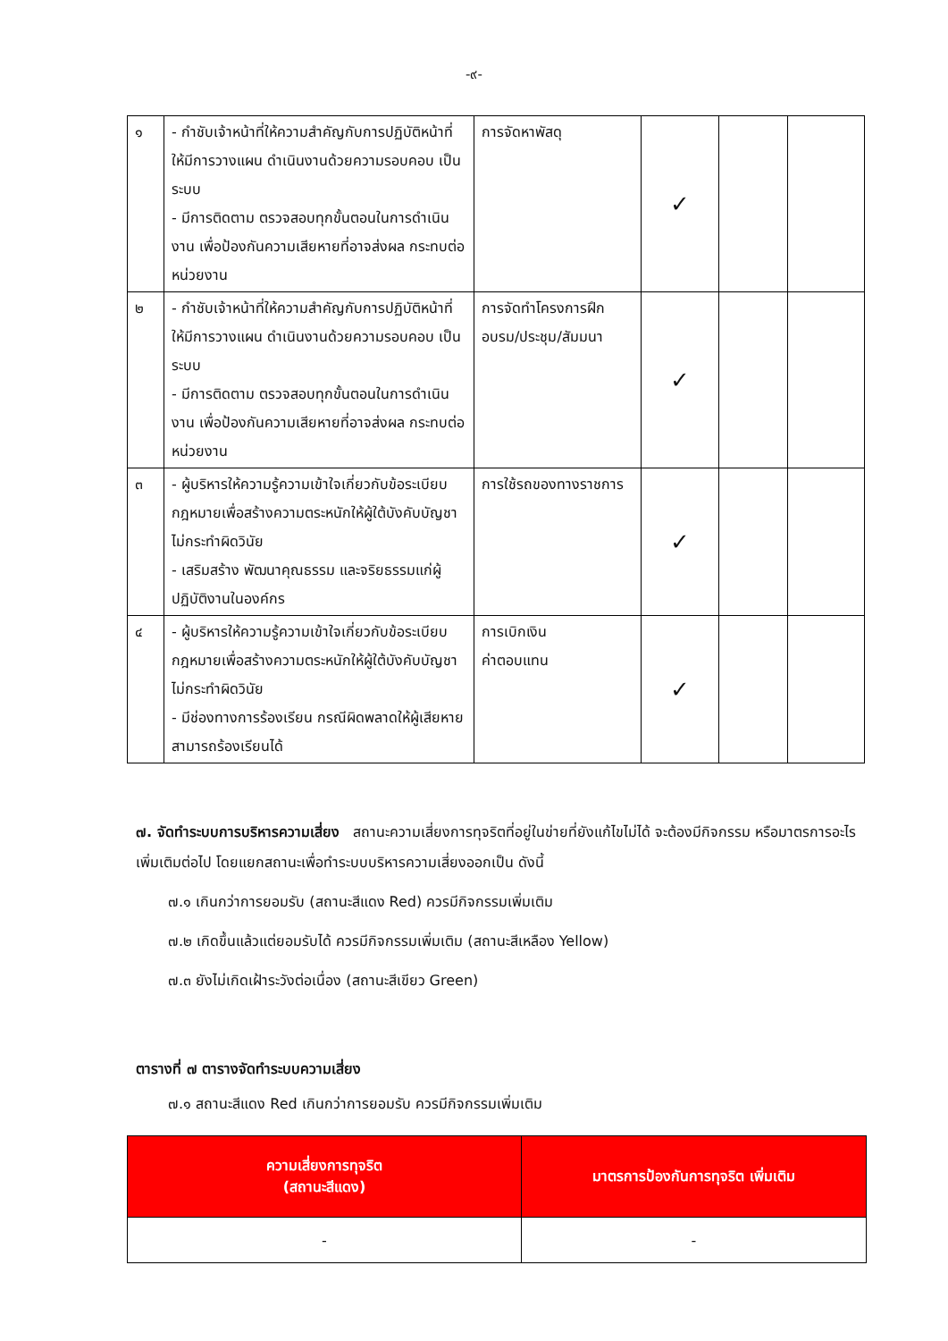-๙-
| ๑ | - กำชับเจ้าหน้าที่ให้ความสำคัญกับการปฏิบัติหน้าที่ ให้มีการวางแผน ดำเนินงานด้วยความรอบคอบ เป็นระบบ - มีการติดตาม ตรวจสอบทุกขั้นตอนในการดำเนินงาน เพื่อป้องกันความเสียหายที่อาจส่งผล กระทบต่อหน่วยงาน | การจัดหาพัสดุ | ✓ | | |
| ๒ | - กำชับเจ้าหน้าที่ให้ความสำคัญกับการปฏิบัติหน้าที่ ให้มีการวางแผน ดำเนินงานด้วยความรอบคอบ เป็นระบบ - มีการติดตาม ตรวจสอบทุกขั้นตอนในการดำเนินงาน เพื่อป้องกันความเสียหายที่อาจส่งผล กระทบต่อหน่วยงาน | การจัดทำโครงการฝึกอบรม/ประชุม/สัมมนา | ✓ | | |
| ๓ | - ผู้บริหารให้ความรู้ความเข้าใจเกี่ยวกับข้อระเบียบกฎหมายเพื่อสร้างความตระหนักให้ผู้ใต้บังคับบัญชาไม่กระทำผิดวินัย - เสริมสร้าง พัฒนาคุณธรรม และจริยธรรมแก่ผู้ปฏิบัติงานในองค์กร | การใช้รถของทางราชการ | ✓ | | |
| ๔ | - ผู้บริหารให้ความรู้ความเข้าใจเกี่ยวกับข้อระเบียบกฎหมายเพื่อสร้างความตระหนักให้ผู้ใต้บังคับบัญชาไม่กระทำผิดวินัย - มีช่องทางการร้องเรียน กรณีผิดพลาดให้ผู้เสียหายสามารถร้องเรียนได้ | การเบิกเงิน ค่าตอบแทน | ✓ | | |
๗. จัดทำระบบการบริหารความเสี่ยง สถานะความเสี่ยงการทุจริตที่อยู่ในข่ายที่ยังแก้ไขไม่ได้ จะต้องมีกิจกรรม หรือมาตรการอะไรเพิ่มเติมต่อไป โดยแยกสถานะเพื่อทำระบบบริหารความเสี่ยงออกเป็น ดังนี้
๗.๑ เกินกว่าการยอมรับ (สถานะสีแดง Red) ควรมีกิจกรรมเพิ่มเติม
๗.๒ เกิดขึ้นแล้วแต่ยอมรับได้ ควรมีกิจกรรมเพิ่มเติม (สถานะสีเหลือง Yellow)
๗.๓ ยังไม่เกิดเฝ้าระวังต่อเนื่อง (สถานะสีเขียว Green)
ตารางที่ ๗ ตารางจัดทำระบบความเสี่ยง
๗.๑ สถานะสีแดง Red เกินกว่าการยอมรับ ควรมีกิจกรรมเพิ่มเติม
| ความเสี่ยงการทุจริต (สถานะสีแดง) | มาตรการป้องกันการทุจริต เพิ่มเติม |
| --- | --- |
| - | - |